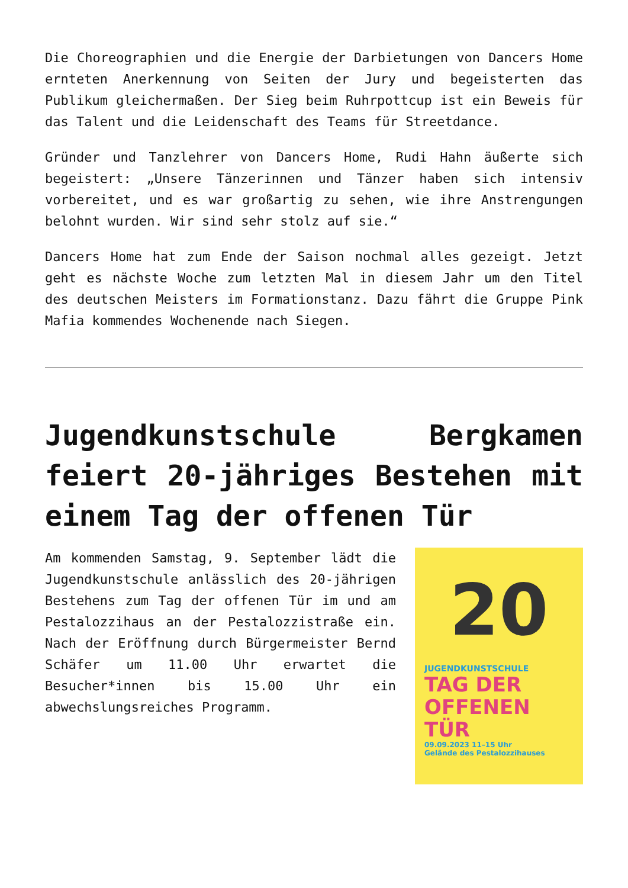Die Choreographien und die Energie der Darbietungen von Dancers Home ernteten Anerkennung von Seiten der Jury und begeisterten das Publikum gleichermaßen. Der Sieg beim Ruhrpottcup ist ein Beweis für das Talent und die Leidenschaft des Teams für Streetdance.
Gründer und Tanzlehrer von Dancers Home, Rudi Hahn äußerte sich begeistert: „Unsere Tänzerinnen und Tänzer haben sich intensiv vorbereitet, und es war großartig zu sehen, wie ihre Anstrengungen belohnt wurden. Wir sind sehr stolz auf sie.“
Dancers Home hat zum Ende der Saison nochmal alles gezeigt. Jetzt geht es nächste Woche zum letzten Mal in diesem Jahr um den Titel des deutschen Meisters im Formationstanz. Dazu fährt die Gruppe Pink Mafia kommendes Wochenende nach Siegen.
Jugendkunstschule Bergkamen feiert 20-jähriges Bestehen mit einem Tag der offenen Tür
Am kommenden Samstag, 9. September lädt die Jugendkunstschule anlässlich des 20-jährigen Bestehens zum Tag der offenen Tür im und am Pestalozzihaus an der Pestalozzistraße ein. Nach der Eröffnung durch Bürgermeister Bernd Schäfer um 11.00 Uhr erwartet die Besucher*innen bis 15.00 Uhr ein abwechslungsreiches Programm.
20
JUGENDKUNSTSCHULE
TAG DER OFFENEN TÜR
09.09.2023 11–15 Uhr
Gelände des Pestalozzihauses